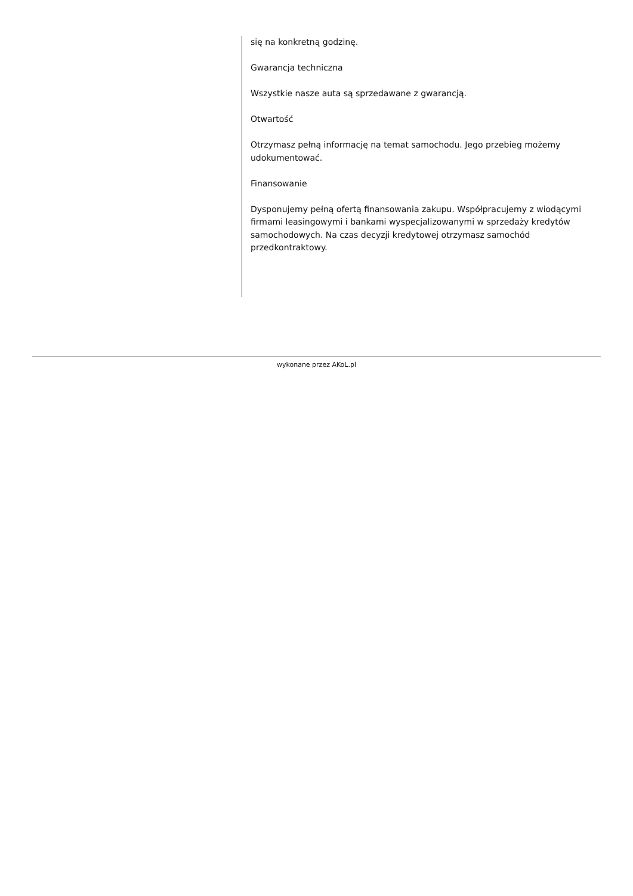się na konkretną godzinę.
Gwarancja techniczna
Wszystkie nasze auta są sprzedawane z gwarancją.
Otwartość
Otrzymasz pełną informację na temat samochodu. Jego przebieg możemy udokumentować.
Finansowanie
Dysponujemy pełną ofertą finansowania zakupu. Współpracujemy z wiodącymi firmami leasingowymi i bankami wyspecjalizowanymi w sprzedaży kredytów samochodowych. Na czas decyzji kredytowej otrzymasz samochód przedkontraktowy.
wykonane przez AKoL.pl